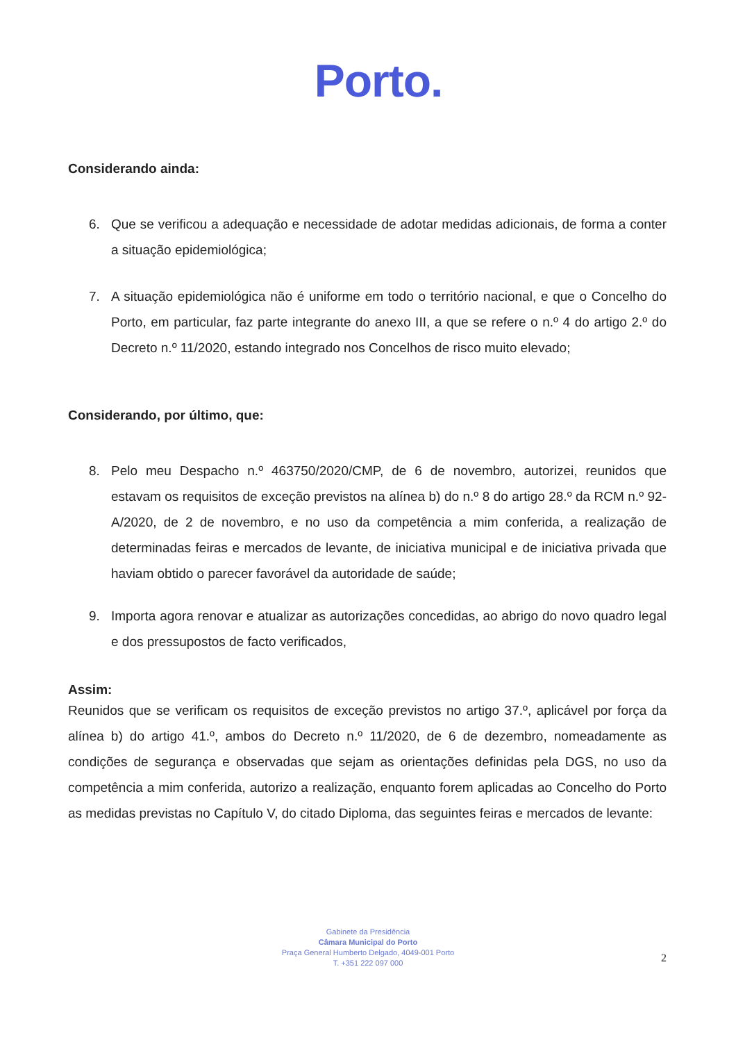Porto.
Considerando ainda:
6. Que se verificou a adequação e necessidade de adotar medidas adicionais, de forma a conter a situação epidemiológica;
7. A situação epidemiológica não é uniforme em todo o território nacional, e que o Concelho do Porto, em particular, faz parte integrante do anexo III, a que se refere o n.º 4 do artigo 2.º do Decreto n.º 11/2020, estando integrado nos Concelhos de risco muito elevado;
Considerando, por último, que:
8. Pelo meu Despacho n.º 463750/2020/CMP, de 6 de novembro, autorizei, reunidos que estavam os requisitos de exceção previstos na alínea b) do n.º 8 do artigo 28.º da RCM n.º 92-A/2020, de 2 de novembro, e no uso da competência a mim conferida, a realização de determinadas feiras e mercados de levante, de iniciativa municipal e de iniciativa privada que haviam obtido o parecer favorável da autoridade de saúde;
9. Importa agora renovar e atualizar as autorizações concedidas, ao abrigo do novo quadro legal e dos pressupostos de facto verificados,
Assim:
Reunidos que se verificam os requisitos de exceção previstos no artigo 37.º, aplicável por força da alínea b) do artigo 41.º, ambos do Decreto n.º 11/2020, de 6 de dezembro, nomeadamente as condições de segurança e observadas que sejam as orientações definidas pela DGS, no uso da competência a mim conferida, autorizo a realização, enquanto forem aplicadas ao Concelho do Porto as medidas previstas no Capítulo V, do citado Diploma, das seguintes feiras e mercados de levante:
Gabinete da Presidência
Câmara Municipal do Porto
Praça General Humberto Delgado, 4049-001 Porto
T. +351 222 097 000
2